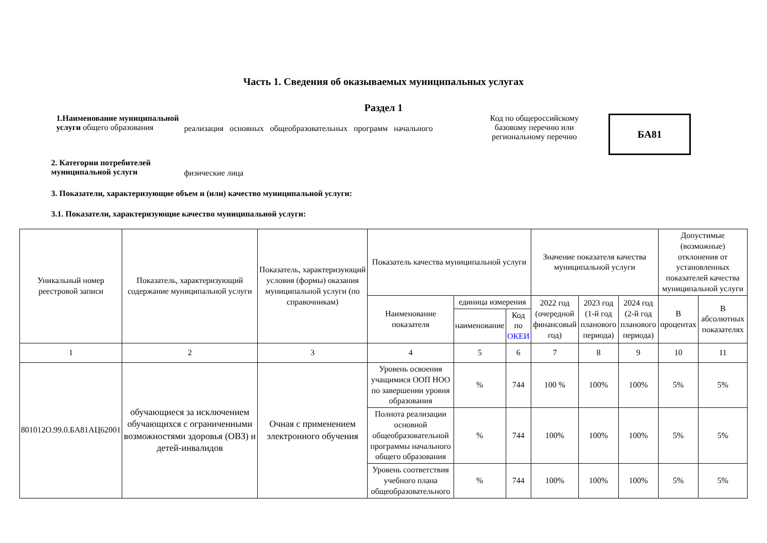Часть 1. Сведения об оказываемых муниципальных услугах
Раздел 1
1.Наименование муниципальной услуги общего образования
реализация основных общеобразовательных программ начального
Код по общероссийскому базовому перечню или региональному перечню
БА81
2. Категории потребителей муниципальной услуги
физические лица
3. Показатели, характеризующие объем и (или) качество муниципальной услуги:
3.1. Показатели, характеризующие качество муниципальной услуги:
| Уникальный номер реестровой записи | Показатель, характеризующий содержание муниципальной услуги | Показатель, характеризующий условия (формы) оказания муниципальной услуги (по справочникам) | Показатель качества муниципальной услуги | | | Значение показателя качества муниципальной услуги | | | Допустимые (возможные) отклонения от установленных показателей качества муниципальной услуги | |
| --- | --- | --- | --- | --- | --- | --- | --- | --- | --- | --- |
| | | | Наименование показателя | единица измерения | | 2022 год (очередной финансовый год) | 2023 год (1-й год планового периода) | 2024 год (2-й год планового периода) | В процентах | В абсолютных показателях |
| | | | | наименование | Код по ОКЕИ | | | | | |
| 1 | 2 | 3 | 4 | 5 | 6 | 7 | 8 | 9 | 10 | 11 |
| 801012О.99.0.БА81АЦ62001 | обучающиеся за исключением обучающихся с ограниченными возможностями здоровья (ОВЗ) и детей-инвалидов | Очная с применением электронного обучения | Уровень освоения учащимися ООП НОО по завершении уровня образования | % | 744 | 100 % | 100% | 100% | 5% | 5% |
| | | | Полнота реализации основной общеобразовательной программы начального общего образования | % | 744 | 100% | 100% | 100% | 5% | 5% |
| | | | Уровень соответствия учебного плана общеобразовательного | % | 744 | 100% | 100% | 100% | 5% | 5% |